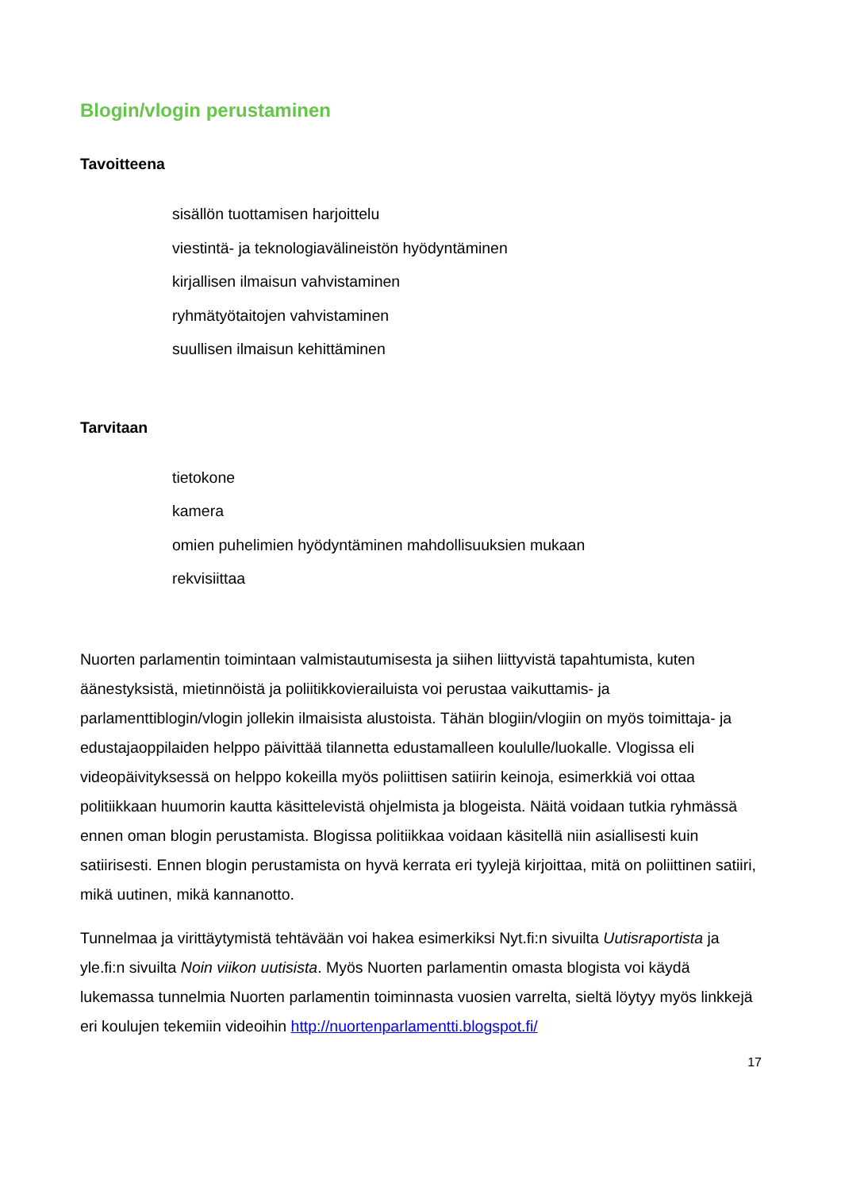Blogin/vlogin perustaminen
Tavoitteena
sisällön tuottamisen harjoittelu
viestintä- ja teknologiavälineistön hyödyntäminen
kirjallisen ilmaisun vahvistaminen
ryhmätyötaitojen vahvistaminen
suullisen ilmaisun kehittäminen
Tarvitaan
tietokone
kamera
omien puhelimien hyödyntäminen mahdollisuuksien mukaan
rekvisiittaa
Nuorten parlamentin toimintaan valmistautumisesta ja siihen liittyvistä tapahtumista, kuten äänestyksistä, mietinnöistä ja poliitikkovierailuista voi perustaa vaikuttamis- ja parlamenttiblogin/vlogin jollekin ilmaisista alustoista. Tähän blogiin/vlogiin on myös toimittaja- ja edustajaoppilaiden helppo päivittää tilannetta edustamalleen koululle/luokalle. Vlogissa eli videopäivityksessä on helppo kokeilla myös poliittisen satiirin keinoja, esimerkkiä voi ottaa politiikkaan huumorin kautta käsittelevistä ohjelmista ja blogeista. Näitä voidaan tutkia ryhmässä ennen oman blogin perustamista. Blogissa politiikkaa voidaan käsitellä niin asiallisesti kuin satiirisesti. Ennen blogin perustamista on hyvä kerrata eri tyylejä kirjoittaa, mitä on poliittinen satiiri, mikä uutinen, mikä kannanotto.
Tunnelmaa ja virittäytymistä tehtävään voi hakea esimerkiksi Nyt.fi:n sivuilta Uutisraportista ja yle.fi:n sivuilta Noin viikon uutisista. Myös Nuorten parlamentin omasta blogista voi käydä lukemassa tunnelmia Nuorten parlamentin toiminnasta vuosien varrelta, sieltä löytyy myös linkkejä eri koulujen tekemiin videoihin http://nuortenparlamentti.blogspot.fi/
17